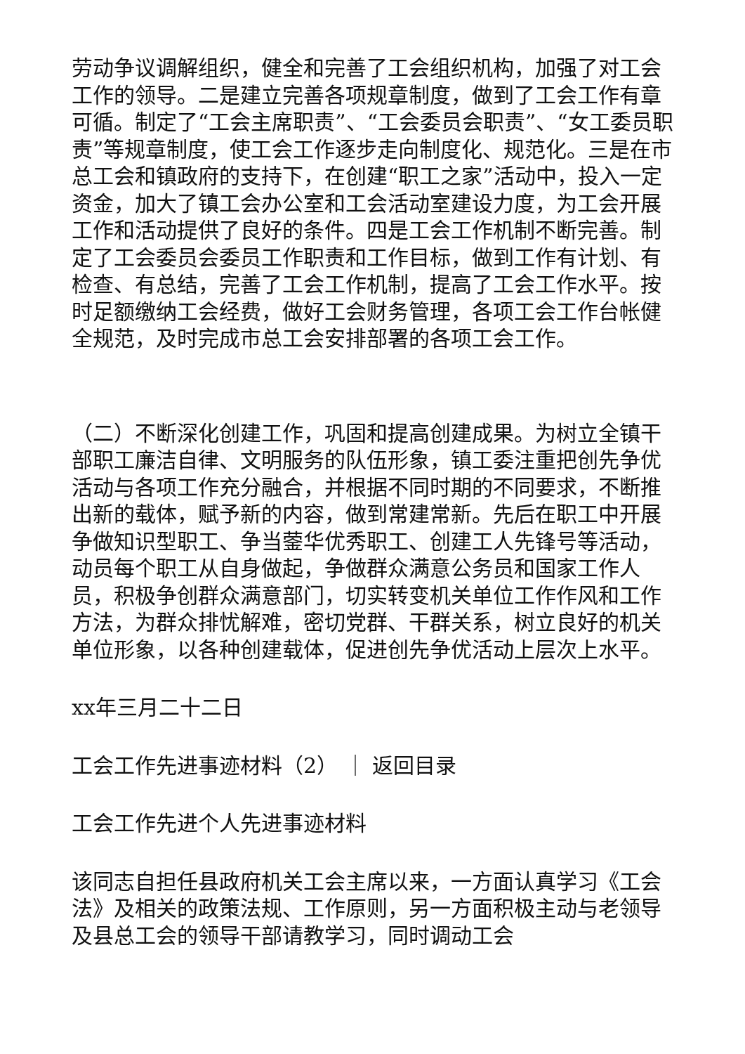劳动争议调解组织，健全和完善了工会组织机构，加强了对工会工作的领导。二是建立完善各项规章制度，做到了工会工作有章可循。制定了“工会主席职责”、“工会委员会职责”、“女工委员职责”等规章制度，使工会工作逐步走向制度化、规范化。三是在市总工会和镇政府的支持下，在创建“职工之家”活动中，投入一定资金，加大了镇工会办公室和工会活动室建设力度，为工会开展工作和活动提供了良好的条件。四是工会工作机制不断完善。制定了工会委员会委员工作职责和工作目标，做到工作有计划、有检查、有总结，完善了工会工作机制，提高了工会工作水平。按时足额缴纳工会经费，做好工会财务管理，各项工会工作台帐健全规范，及时完成市总工会安排部署的各项工会工作。
（二）不断深化创建工作，巩固和提高创建成果。为树立全镇干部职工廉洁自律、文明服务的队伍形象，镇工委注重把创先争优活动与各项工作充分融合，并根据不同时期的不同要求，不断推出新的载体，赋予新的内容，做到常建常新。先后在职工中开展争做知识型职工、争当蓥华优秀职工、创建工人先锋号等活动，动员每个职工从自身做起，争做群众满意公务员和国家工作人员，积极争创群众满意部门，切实转变机关单位工作作风和工作方法，为群众排忧解难，密切党群、干群关系，树立良好的机关单位形象，以各种创建载体，促进创先争优活动上层次上水平。
xx年三月二十二日
工会工作先进事迹材料（2） ｜ 返回目录
工会工作先进个人先进事迹材料
该同志自担任县政府机关工会主席以来，一方面认真学习《工会法》及相关的政策法规、工作原则，另一方面积极主动与老领导及县总工会的领导干部请教学习，同时调动工会